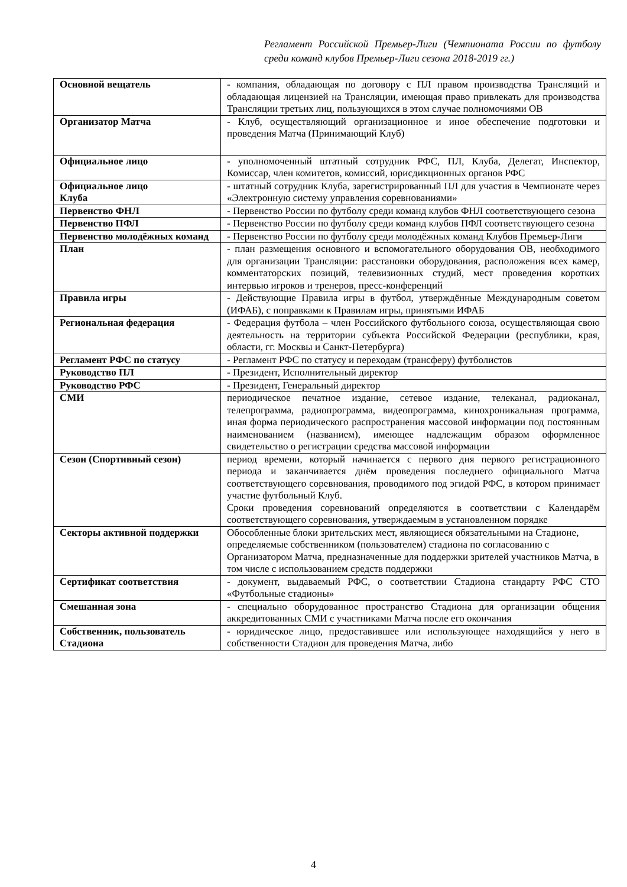Регламент Российской Премьер-Лиги (Чемпионата России по футболу среди команд клубов Премьер-Лиги сезона 2018-2019 гг.)
| Основной вещатель | - компания, обладающая по договору с ПЛ правом производства Трансляций и обладающая лицензией на Трансляции, имеющая право привлекать для производства Трансляции третьих лиц, пользующихся в этом случае полномочиями ОВ |
| Организатор Матча | - Клуб, осуществляющий организационное и иное обеспечение подготовки и проведения Матча (Принимающий Клуб) |
| Официальное лицо | - уполномоченный штатный сотрудник РФС, ПЛ, Клуба, Делегат, Инспектор, Комиссар, член комитетов, комиссий, юрисдикционных органов РФС |
| Официальное лицо Клуба | - штатный сотрудник Клуба, зарегистрированный ПЛ для участия в Чемпионате через «Электронную систему управления соревнованиями» |
| Первенство ФНЛ | - Первенство России по футболу среди команд клубов ФНЛ соответствующего сезона |
| Первенство ПФЛ | - Первенство России по футболу среди команд клубов ПФЛ соответствующего сезона |
| Первенство молодёжных команд | - Первенство России по футболу среди молодёжных команд Клубов Премьер-Лиги |
| План | - план размещения основного и вспомогательного оборудования ОВ, необходимого для организации Трансляции: расстановки оборудования, расположения всех камер, комментаторских позиций, телевизионных студий, мест проведения коротких интервью игроков и тренеров, пресс-конференций |
| Правила игры | - Действующие Правила игры в футбол, утверждённые Международным советом (ИФАБ), с поправками к Правилам игры, принятыми ИФАБ |
| Региональная федерация | - Федерация футбола – член Российского футбольного союза, осуществляющая свою деятельность на территории субъекта Российской Федерации (республики, края, области, гг. Москвы и Санкт-Петербурга) |
| Регламент РФС по статусу | - Регламент РФС по статусу и переходам (трансферу) футболистов |
| Руководство ПЛ | - Президент, Исполнительный директор |
| Руководство РФС | - Президент, Генеральный директор |
| СМИ | периодическое печатное издание, сетевое издание, телеканал, радиоканал, телепрограмма, радиопрограмма, видеопрограмма, кинохроникальная программа, иная форма периодического распространения массовой информации под постоянным наименованием (названием), имеющее надлежащим образом оформленное свидетельство о регистрации средства массовой информации |
| Сезон (Спортивный сезон) | период времени, который начинается с первого дня первого регистрационного периода и заканчивается днём проведения последнего официального Матча соответствующего соревнования, проводимого под эгидой РФС, в котором принимает участие футбольный Клуб. Сроки проведения соревнований определяются в соответствии с Календарём соответствующего соревнования, утверждаемым в установленном порядке |
| Секторы активной поддержки | Обособленные блоки зрительских мест, являющиеся обязательными на Стадионе, определяемые собственником (пользователем) стадиона по согласованию с Организатором Матча, предназначенные для поддержки зрителей участников Матча, в том числе с использованием средств поддержки |
| Сертификат соответствия | - документ, выдаваемый РФС, о соответствии Стадиона стандарту РФС СТО «Футбольные стадионы» |
| Смешанная зона | - специально оборудованное пространство Стадиона для организации общения аккредитованных СМИ с участниками Матча после его окончания |
| Собственник, пользователь Стадиона | - юридическое лицо, предоставившее или использующее находящийся у него в собственности Стадион для проведения Матча, либо |
4